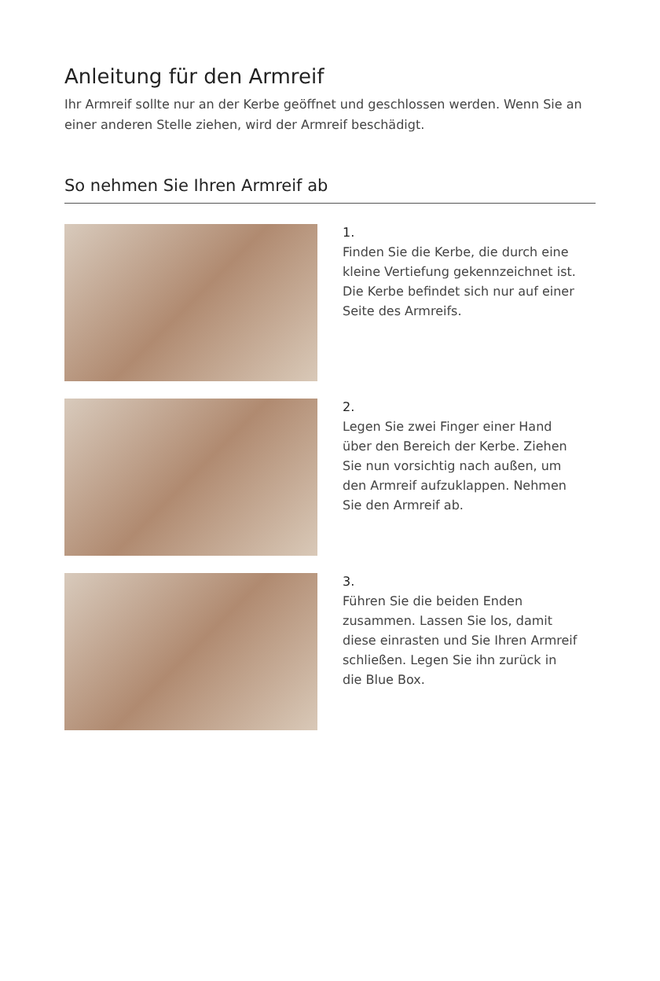Anleitung für den Armreif
Ihr Armreif sollte nur an der Kerbe geöffnet und geschlossen werden. Wenn Sie an einer anderen Stelle ziehen, wird der Armreif beschädigt.
So nehmen Sie Ihren Armreif ab
1.
Finden Sie die Kerbe, die durch eine kleine Vertiefung gekennzeichnet ist. Die Kerbe befindet sich nur auf einer Seite des Armreifs.
2.
Legen Sie zwei Finger einer Hand über den Bereich der Kerbe. Ziehen Sie nun vorsichtig nach außen, um den Armreif aufzuklappen. Nehmen Sie den Armreif ab.
3.
Führen Sie die beiden Enden zusammen. Lassen Sie los, damit diese einrasten und Sie Ihren Armreif schließen. Legen Sie ihn zurück in die Blue Box.